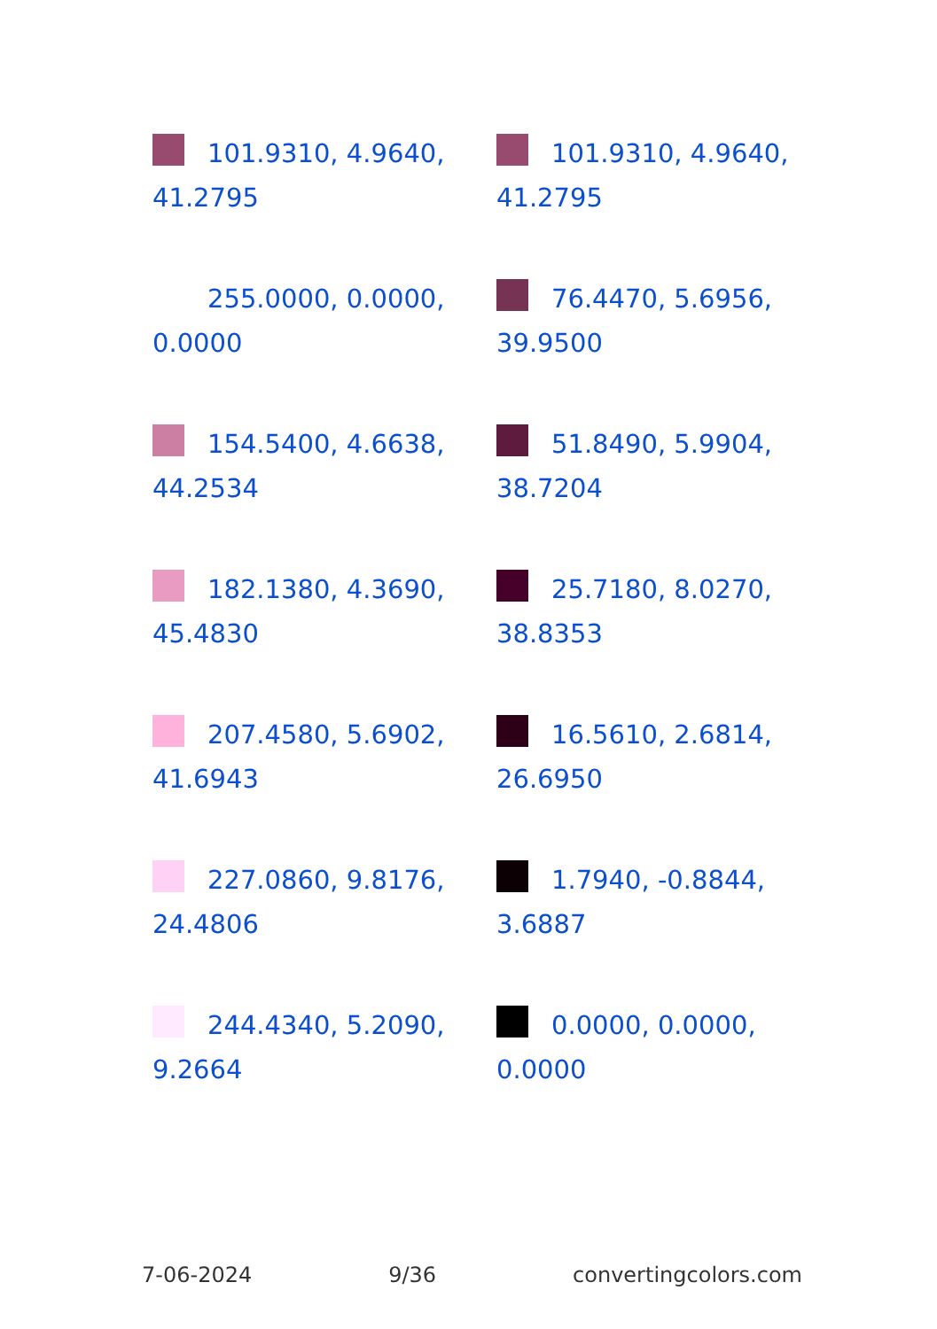101.9310, 4.9640, 41.2795
101.9310, 4.9640, 41.2795
255.0000, 0.0000, 0.0000
76.4470, 5.6956, 39.9500
154.5400, 4.6638, 44.2534
51.8490, 5.9904, 38.7204
182.1380, 4.3690, 45.4830
25.7180, 8.0270, 38.8353
207.4580, 5.6902, 41.6943
16.5610, 2.6814, 26.6950
227.0860, 9.8176, 24.4806
1.7940, -0.8844, 3.6887
244.4340, 5.2090, 9.2664
0.0000, 0.0000, 0.0000
7-06-2024 9/36 convertingcolors.com